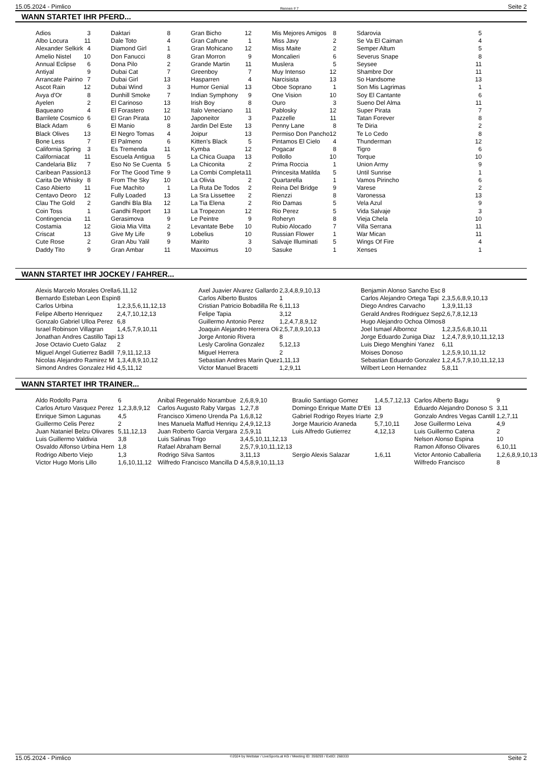15.05.2024 - Pimlico Rennen # 7 Seite 2
WANN STARTET IHR PFERD...
| Adios | 3 | Daktari | 8 | Gran Bicho | 12 | Mis Mejores Amigos | 8 | Sdarovia | 5 |
| Albo Locura | 11 | Dale Toto | 4 | Gran Cafrune | 1 | Miss Javy | 2 | Se Va El Caiman | 4 |
| Alexander Selkirk | 4 | Diamond Girl | 1 | Gran Mohicano | 12 | Miss Maite | 2 | Semper Altum | 5 |
| Amelio Nistel | 10 | Don Fanucci | 8 | Gran Morron | 9 | Moncalieri | 6 | Severus Snape | 8 |
| Annual Eclipse | 6 | Dona Pilo | 2 | Grande Martin | 11 | Muslera | 5 | Seysee | 11 |
| Antiyal | 9 | Dubai Cat | 7 | Greenboy | 7 | Muy Intenso | 12 | Shambre Dor | 11 |
| Arrancate Pairino | 7 | Dubai Girl | 13 | Hasparren | 4 | Narcisista | 13 | So Handsome | 13 |
| Ascot Rain | 12 | Dubai Wind | 3 | Humor Genial | 13 | Oboe Soprano | 1 | Son Mis Lagrimas | 1 |
| Avya d'Or | 8 | Dunhill Smoke | 7 | Indian Symphony | 9 | One Vision | 10 | Soy El Cantante | 6 |
| Ayelen | 2 | El Carinoso | 13 | Irish Boy | 8 | Ouro | 3 | Sueno Del Alma | 11 |
| Baqueano | 4 | El Forastero | 12 | Italo Veneciano | 11 | Pablosky | 12 | Super Pirata | 7 |
| Barrilete Cosmico | 6 | El Gran Pirata | 10 | Japoneitor | 3 | Pazzelle | 11 | Tatan Forever | 8 |
| Black Adam | 6 | El Manio | 8 | Jardin Del Este | 13 | Penny Lane | 8 | Te Diria | 2 |
| Black Olives | 13 | El Negro Tomas | 4 | Joipur | 13 | Permiso Don Pancho | 12 | Te Lo Cedo | 8 |
| Bone Less | 7 | El Palmeno | 6 | Kitten's Black | 5 | Pintamos El Cielo | 4 | Thunderman | 12 |
| California Spring | 3 | Es Tremenda | 11 | Kymba | 12 | Pogacar | 8 | Tigro | 6 |
| Californiacat | 11 | Escuela Antigua | 5 | La Chica Guapa | 13 | Pollollo | 10 | Torque | 10 |
| Candelaria Bliz | 7 | Eso No Se Cuenta | 5 | La Chiconita | 2 | Prima Roccia | 1 | Union Army | 9 |
| Caribean Passion | 13 | For The Good Time | 9 | La Combi Completa | 11 | Princesita Matilda | 5 | Until Sunrise | 1 |
| Carita De Whisky | 8 | From The Sky | 10 | La Olivia | 2 | Quartarella | 1 | Vamos Pirincho | 6 |
| Caso Abierto | 11 | Fue Machito | 1 | La Ruta De Todos | 2 | Reina Del Bridge | 9 | Varese | 2 |
| Centavo Deoro | 12 | Fully Loaded | 13 | La Sra Lissettee | 2 | Rienzzi | 8 | Varonessa | 13 |
| Clau The Gold | 2 | Gandhi Bla Bla | 12 | La Tia Elena | 2 | Rio Damas | 5 | Vela Azul | 9 |
| Coin Toss | 1 | Gandhi Report | 13 | La Tropezon | 12 | Rio Perez | 5 | Vida Salvaje | 3 |
| Contingencia | 11 | Gerasimova | 9 | Le Peintre | 9 | Roheryn | 8 | Vieja Chela | 10 |
| Costamia | 12 | Gioia Mia Vitta | 2 | Levantate Bebe | 10 | Rubio Alocado | 7 | Villa Serrana | 11 |
| Criscat | 13 | Give My Life | 9 | Lobelius | 10 | Russian Flower | 1 | War Mican | 11 |
| Cute Rose | 2 | Gran Abu Yalil | 9 | Mairito | 3 | Salvaje Illuminati | 5 | Wings Of Fire | 4 |
| Daddy Tito | 9 | Gran Ambar | 11 | Maxximus | 10 | Sasuke | 1 | Xenses | 1 |
WANN STARTET IHR JOCKEY / FAHRER...
| Alexis Marcelo Morales Orella | 6,11,12 | Axel Juavier Alvarez Gallardo | 2,3,4,8,9,10,13 | Benjamin Alonso Sancho Esc | 8 |
| Bernardo Esteban Leon Espin | 8 | Carlos Alberto Bustos | 1 | Carlos Alejandro Ortega Tapi | 2,3,5,6,8,9,10,13 |
| Carlos Urbina | 1,2,3,5,6,11,12,13 | Cristian Patricio Bobadilla Re | 6,11,13 | Diego Andres Carvacho | 1,3,9,11,13 |
| Felipe Alberto Henriquez | 2,4,7,10,12,13 | Felipe Tapia | 3,12 | Gerald Andres Rodriguez Sep | 2,6,7,8,12,13 |
| Gonzalo Gabriel Ulloa Perez | 6,8 | Guillermo Antonio Perez | 1,2,4,7,8,9,12 | Hugo Alejandro Ochoa Olmos | 8 |
| Israel Robinson Villagran | 1,4,5,7,9,10,11 | Joaquin Alejandro Herrera Oli | 2,5,7,8,9,10,13 | Joel Ismael Albornoz | 1,2,3,5,6,8,10,11 |
| Jonathan Andres Castillo Tapi | 13 | Jorge Antonio Rivera | 8 | Jorge Eduardo Zuniga Diaz | 1,2,4,7,8,9,10,11,12,13 |
| Jose Octavio Cueto Galaz | 2 | Lesly Carolina Gonzalez | 5,12,13 | Luis Diego Menghini Yanez | 6,11 |
| Miguel Angel Gutierrez Badill | 7,9,11,12,13 | Miguel Herrera | 2 | Moises Donoso | 1,2,5,9,10,11,12 |
| Nicolas Alejandro Ramirez M | 1,3,4,8,9,10,12 | Sebastian Andres Marin Quez | 1,11,13 | Sebastian Eduardo Gonzalez | 1,2,4,5,7,9,10,11,12,13 |
| Simond Andres Gonzalez Hid | 4,5,11,12 | Victor Manuel Bracetti | 1,2,9,11 | Wilbert Leon Hernandez | 5,8,11 |
WANN STARTET IHR TRAINER...
| Aldo Rodolfo Parra | 6 | Anibal Regenaldo Norambue | 2,6,8,9,10 | Braulio Santiago Gomez | 1,4,5,7,12,13 | Carlos Alberto Bagu | 9 |
| Carlos Arturo Vasquez Perez | 1,2,3,8,9,12 | Carlos Augusto Raby Vargas | 1,2,7,8 | Domingo Enrique Matte D'Eti | 13 | Eduardo Alejandro Donoso S | 3,11 |
| Enrique Simon Lagunas | 4,5 | Francisco Ximeno Urenda Pa | 1,6,8,12 | Gabriel Rodrigo Reyes Iriarte | 2,9 | Gonzalo Andres Vegas Cantill | 1,2,7,11 |
| Guillermo Celis Perez | 2 | Ines Manuela Maffud Henriqu | 2,4,9,12,13 | Jorge Mauricio Araneda | 5,7,10,11 | Jose Guillermo Leiva | 4,9 |
| Juan Nataniel Belzu Olivares | 5,11,12,13 | Juan Roberto Garcia Vergara | 2,5,9,11 | Luis Alfredo Gutierrez | 4,12,13 | Luis Guillermo Catena | 2 |
| Luis Guillermo Valdivia | 3,8 | Luis Salinas Trigo | 3,4,5,10,11,12,13 | | | Nelson Alonso Espina | 10 |
| Osvaldo Alfonso Urbina Hern | 1,8 | Rafael Abraham Bernal | 2,5,7,9,10,11,12,13 | | | Ramon Alfonso Olivares | 6,10,11 |
| Rodrigo Alberto Viejo | 1,3 | Rodrigo Silva Santos | 3,11,13 | Sergio Alexis Salazar | 1,6,11 | Victor Antonio Caballeria | 1,2,6,8,9,10,13 |
| Victor Hugo Moris Lillo | 1,6,10,11,12 | Wilfredo Francisco Mancilla D | 4,5,8,9,10,11,13 | | | Wilfredo Francisco | 8 |
15.05.2024 - Pimlico ©2024 by Wettstar / LiveSports.at KG / Meeting ID: 359293 / ExtID: 268333 Seite 2